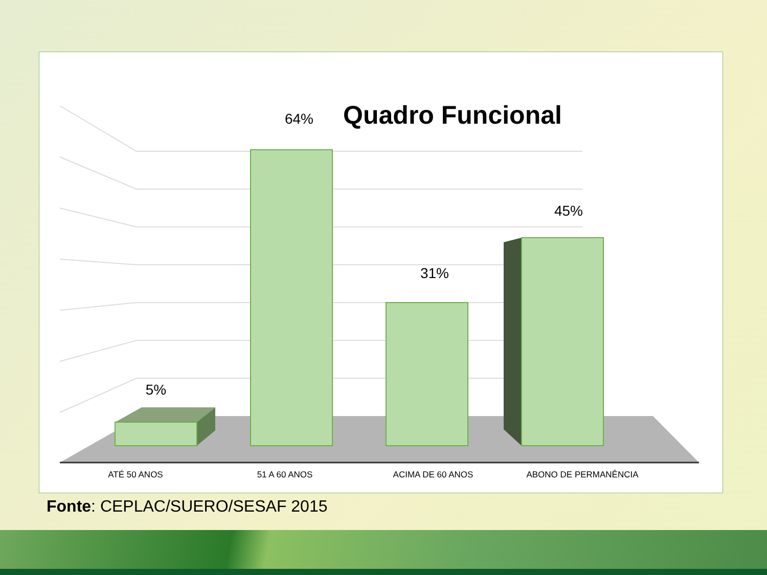Quadro Funcional
5%
64%
31%
45%
ATÉ 50 ANOS
51 A 60 ANOS
ACIMA DE 60 ANOS
ABONO DE PERMANÊNCIA
Fonte: CEPLAC/SUERO/SESAF 2015